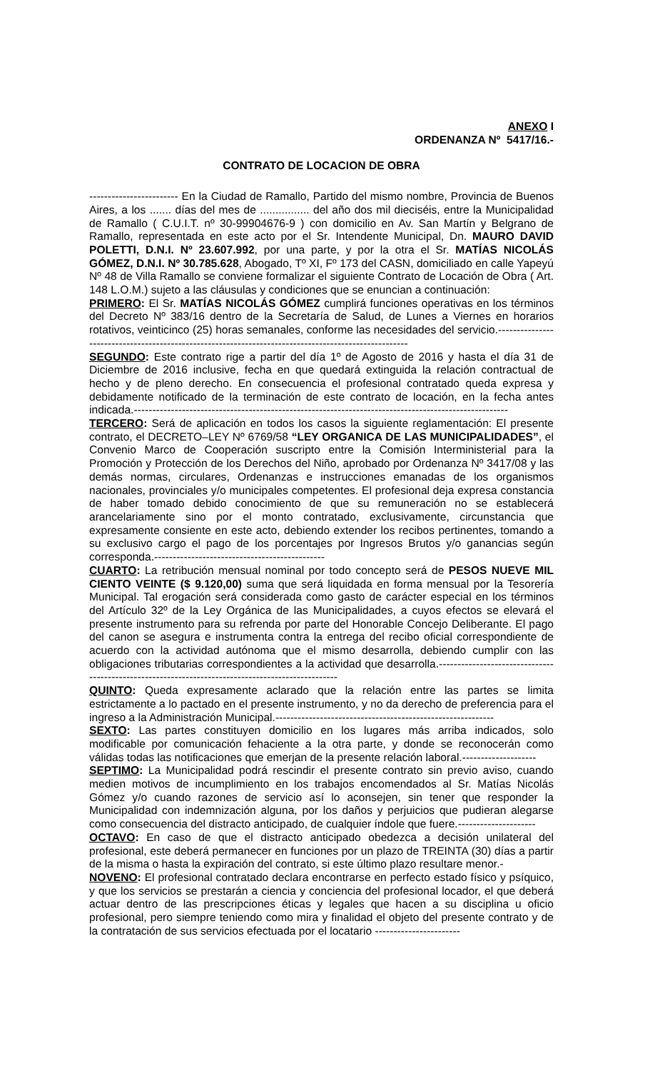ANEXO I
ORDENANZA Nº 5417/16.-
CONTRATO DE LOCACION DE OBRA
------------------------ En la Ciudad de Ramallo, Partido del mismo nombre, Provincia de Buenos Aires, a los ....... días del mes de ................ del año dos mil dieciséis, entre la Municipalidad de Ramallo ( C.U.I.T. nº 30-99904676-9 ) con domicilio en Av. San Martín y Belgrano de Ramallo, representada en este acto por el Sr. Intendente Municipal, Dn. MAURO DAVID POLETTI, D.N.I. Nº 23.607.992, por una parte, y por la otra el Sr. MATÍAS NICOLÁS GÓMEZ, D.N.I. Nº 30.785.628, Abogado, Tº XI, Fº 173 del CASN, domiciliado en calle Yapeyú Nº 48 de Villa Ramallo se conviene formalizar el siguiente Contrato de Locación de Obra ( Art. 148 L.O.M.) sujeto a las cláusulas y condiciones que se enuncian a continuación:
PRIMERO: El Sr. MATÍAS NICOLÁS GÓMEZ cumplirá funciones operativas en los términos del Decreto Nº 383/16 dentro de la Secretaría de Salud, de Lunes a Viernes en horarios rotativos, veinticinco (25) horas semanales, conforme las necesidades del servicio.-----------------------------------------------------------------------------------------------------
SEGUNDO: Este contrato rige a partir del día 1º de Agosto de 2016 y hasta el día 31 de Diciembre de 2016 inclusive, fecha en que quedará extinguida la relación contractual de hecho y de pleno derecho. En consecuencia el profesional contratado queda expresa y debidamente notificado de la terminación de este contrato de locación, en la fecha antes indicada.-----------------------------------------------------------------------------------------------------
TERCERO: Será de aplicación en todos los casos la siguiente reglamentación: El presente contrato, el DECRETO–LEY Nº 6769/58 “LEY ORGANICA DE LAS MUNICIPALIDADES”, el Convenio Marco de Cooperación suscripto entre la Comisión Interministerial para la Promoción y Protección de los Derechos del Niño, aprobado por Ordenanza Nº 3417/08 y las demás normas, circulares, Ordenanzas e instrucciones emanadas de los organismos nacionales, provinciales y/o municipales competentes. El profesional deja expresa constancia de haber tomado debido conocimiento de que su remuneración no se establecerá arancelariamente sino por el monto contratado, exclusivamente, circunstancia que expresamente consiente en este acto, debiendo extender los recibos pertinentes, tomando a su exclusivo cargo el pago de los porcentajes por Ingresos Brutos y/o ganancias según corresponda.----------------------------------------------
CUARTO: La retribución mensual nominal por todo concepto será de PESOS NUEVE MIL CIENTO VEINTE ($ 9.120,00) suma que será liquidada en forma mensual por la Tesorería Municipal. Tal erogación será considerada como gasto de carácter especial en los términos del Artículo 32º de la Ley Orgánica de las Municipalidades, a cuyos efectos se elevará el presente instrumento para su refrenda por parte del Honorable Concejo Deliberante. El pago del canon se asegura e instrumenta contra la entrega del recibo oficial correspondiente de acuerdo con la actividad autónoma que el mismo desarrolla, debiendo cumplir con las obligaciones tributarias correspondientes a la actividad que desarrolla.--------------------------------------------------------------------------------------------------
QUINTO: Queda expresamente aclarado que la relación entre las partes se limita estrictamente a lo pactado en el presente instrumento, y no da derecho de preferencia para el ingreso a la Administración Municipal.-----------------------------------------------------------
SEXTO: Las partes constituyen domicilio en los lugares más arriba indicados, solo modificable por comunicación fehaciente a la otra parte, y donde se reconocerán como válidas todas las notificaciones que emerjan de la presente relación laboral.--------------------
SEPTIMO: La Municipalidad podrá rescindir el presente contrato sin previo aviso, cuando medien motivos de incumplimiento en los trabajos encomendados al Sr. Matías Nicolás Gómez y/o cuando razones de servicio así lo aconsejen, sin tener que responder la Municipalidad con indemnización alguna, por los daños y perjuicios que pudieran alegarse como consecuencia del distracto anticipado, de cualquier índole que fuere.---------------------
OCTAVO: En caso de que el distracto anticipado obedezca a decisión unilateral del profesional, este deberá permanecer en funciones por un plazo de TREINTA (30) días a partir de la misma o hasta la expiración del contrato, si este último plazo resultare menor.-
NOVENO: El profesional contratado declara encontrarse en perfecto estado físico y psíquico, y que los servicios se prestarán a ciencia y conciencia del profesional locador, el que deberá actuar dentro de las prescripciones éticas y legales que hacen a su disciplina u oficio profesional, pero siempre teniendo como mira y finalidad el objeto del presente contrato y de la contratación de sus servicios efectuada por el locatario -----------------------